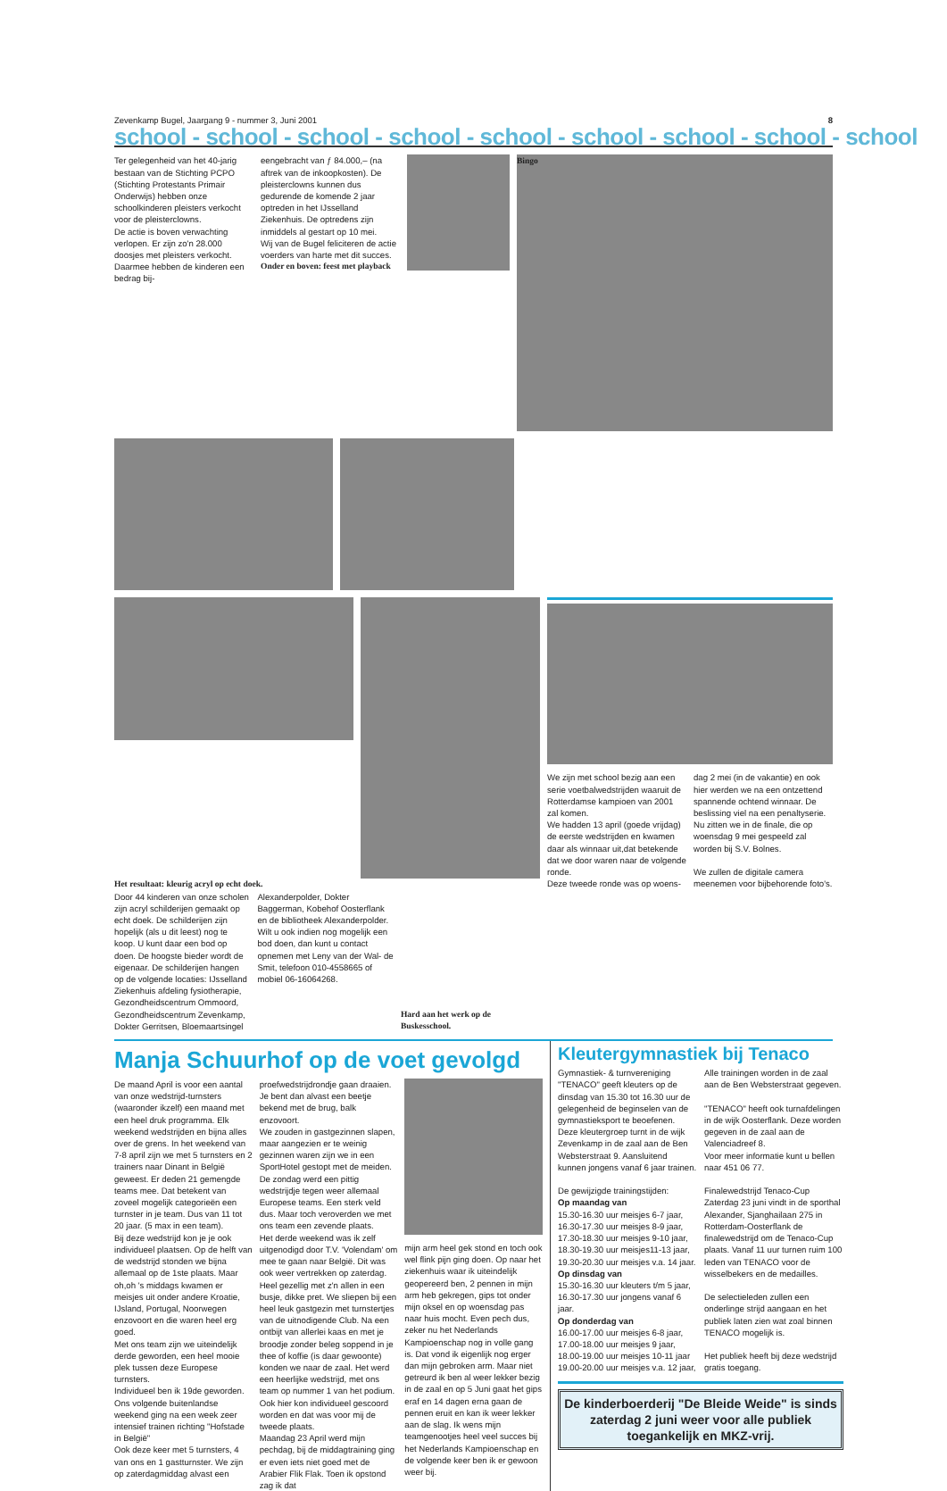Zevenkamp Bugel, Jaargang 9 - nummer 3, Juni 2001 8
school - school - school - school - school - school - school - school - school
Ter gelegenheid van het 40-jarig bestaan van de Stichting PCPO (Stichting Protestants Primair Onderwijs) hebben onze schoolkinderen pleisters verkocht voor de pleisterclowns.
De actie is boven verwachting verlopen. Er zijn zo'n 28.000 doosjes met pleisters verkocht. Daarmee hebben de kinderen een bedrag bij-
eengebracht van ƒ 84.000,– (na aftrek van de inkoopkosten). De pleisterclowns kunnen dus gedurende de komende 2 jaar optreden in het IJsselland Ziekenhuis. De optredens zijn inmiddels al gestart op 10 mei.
Wij van de Bugel feliciteren de actie voerders van harte met dit succes.
Onder en boven: feest met playback
Bingo
Het resultaat: kleurig acryl op echt doek.
Door 44 kinderen van onze scholen zijn acryl schilderijen gemaakt op echt doek. De schilderijen zijn hopelijk (als u dit leest) nog te koop. U kunt daar een bod op doen. De hoogste bieder wordt de eigenaar. De schilderijen hangen op de volgende locaties: IJsselland Ziekenhuis afdeling fysiotherapie, Gezondheidscentrum Ommoord, Gezondheidscentrum Zevenkamp, Dokter Gerritsen, Bloemaartsingel
Alexanderpolder, Dokter Baggerman, Kobehof Oosterflank en de bibliotheek Alexanderpolder.
Wilt u ook indien nog mogelijk een bod doen, dan kunt u contact opnemen met Leny van der Wal- de Smit, telefoon 010-4558665 of mobiel 06-16064268.
Hard aan het werk op de Buskesschool.
We zijn met school bezig aan een serie voetbalwedstrijden waaruit de Rotterdamse kampioen van 2001 zal komen.
We hadden 13 april (goede vrijdag) de eerste wedstrijden en kwamen daar als winnaar uit,dat betekende dat we door waren naar de volgende ronde.
Deze tweede ronde was op woens-
dag 2 mei (in de vakantie) en ook hier werden we na een ontzettend spannende ochtend winnaar. De beslissing viel na een penaltyserie. Nu zitten we in de finale, die op woensdag 9 mei gespeeld zal worden bij S.V. Bolnes.
We zullen de digitale camera meenemen voor bijbehorende foto's.
Manja Schuurhof op de voet gevolgd
De maand April is voor een aantal van onze wedstrijd-turnsters (waaronder ikzelf) een maand met een heel druk programma. Elk weekend wedstrijden en bijna alles over de grens. In het weekend van 7-8 april zijn we met 5 turnsters en 2 trainers naar Dinant in België geweest. Er deden 21 gemengde teams mee. Dat betekent van zoveel mogelijk categorieën een turnster in je team. Dus van 11 tot 20 jaar. (5 max in een team).
Bij deze wedstrijd kon je je ook individueel plaatsen. Op de helft van de wedstrijd stonden we bijna allemaal op de 1ste plaats. Maar oh,oh 's middags kwamen er meisjes uit onder andere Kroatie, IJsland, Portugal, Noorwegen enzovoort en die waren heel erg goed.
Met ons team zijn we uiteindelijk derde geworden, een heel mooie plek tussen deze Europese turnsters.
Individueel ben ik 19de geworden.
Ons volgende buitenlandse weekend ging na een week zeer intensief trainen richting "Hofstade in België"
Ook deze keer met 5 turnsters, 4 van ons en 1 gastturnster. We zijn op zaterdagmiddag alvast een
proefwedstrijdrondje gaan draaien. Je bent dan alvast een beetje bekend met de brug, balk enzovoort.
We zouden in gastgezinnen slapen, maar aangezien er te weinig gezinnen waren zijn we in een SportHotel gestopt met de meiden.
De zondag werd een pittig wedstrijdje tegen weer allemaal Europese teams. Een sterk veld dus. Maar toch veroverden we met ons team een zevende plaats.
Het derde weekend was ik zelf uitgenodigd door T.V. 'Volendam' om mee te gaan naar België. Dit was ook weer vertrekken op zaterdag. Heel gezellig met z'n allen in een busje, dikke pret. We sliepen bij een heel leuk gastgezin met turnstertjes van de uitnodigende Club. Na een ontbijt van allerlei kaas en met je broodje zonder beleg soppend in je thee of koffie (is daar gewoonte) konden we naar de zaal. Het werd een heerlijke wedstrijd, met ons team op nummer 1 van het podium. Ook hier kon individueel gescoord worden en dat was voor mij de tweede plaats.
Maandag 23 April werd mijn pechdag, bij de middagtraining ging er even iets niet goed met de Arabier Flik Flak. Toen ik opstond zag ik dat
mijn arm heel gek stond en toch ook wel flink pijn ging doen. Op naar het ziekenhuis waar ik uiteindelijk geopereerd ben, 2 pennen in mijn arm heb gekregen, gips tot onder mijn oksel en op woensdag pas naar huis mocht. Even pech dus, zeker nu het Nederlands Kampioenschap nog in volle gang is. Dat vond ik eigenlijk nog erger dan mijn gebroken arm. Maar niet getreurd ik ben al weer lekker bezig in de zaal en op 5 Juni gaat het gips eraf en 14 dagen erna gaan de pennen eruit en kan ik weer lekker aan de slag. Ik wens mijn teamgenootjes heel veel succes bij het Nederlands Kampioenschap en de volgende keer ben ik er gewoon weer bij.
Kleutergymnastiek bij Tenaco
Gymnastiek- & turnvereniging "TENACO" geeft kleuters op de dinsdag van 15.30 tot 16.30 uur de gelegenheid de beginselen van de gymnastieksport te beoefenen. Deze kleutergroep turnt in de wijk Zevenkamp in de zaal aan de Ben Websterstraat 9. Aansluitend kunnen jongens vanaf 6 jaar trainen.
De gewijzigde trainingstijden:
Op maandag van
15.30-16.30 uur meisjes 6-7 jaar,
16.30-17.30 uur meisjes 8-9 jaar,
17.30-18.30 uur meisjes 9-10 jaar,
18.30-19.30 uur meisjes11-13 jaar,
19.30-20.30 uur meisjes v.a. 14 jaar.
Op dinsdag van
15.30-16.30 uur kleuters t/m 5 jaar,
16.30-17.30 uur jongens vanaf 6 jaar.
Op donderdag van
16.00-17.00 uur meisjes 6-8 jaar,
17.00-18.00 uur meisjes 9 jaar,
18.00-19.00 uur meisjes 10-11 jaar
19.00-20.00 uur meisjes v.a. 12 jaar,
Alle trainingen worden in de zaal aan de Ben Websterstraat gegeven.
"TENACO" heeft ook turnafdelingen in de wijk Oosterflank. Deze worden gegeven in de zaal aan de Valenciadreef 8.
Voor meer informatie kunt u bellen naar 451 06 77.
Finalewedstrijd Tenaco-Cup
Zaterdag 23 juni vindt in de sporthal Alexander, Sjanghailaan 275 in Rotterdam-Oosterflank de finalewedstrijd om de Tenaco-Cup plaats. Vanaf 11 uur turnen ruim 100 leden van TENACO voor de wisselbekers en de medailles.
De selectieleden zullen een onderlinge strijd aangaan en het publiek laten zien wat zoal binnen TENACO mogelijk is.
Het publiek heeft bij deze wedstrijd gratis toegang.
De kinderboerderij "De Bleide Weide" is sinds zaterdag 2 juni weer voor alle publiek toegankelijk en MKZ-vrij.